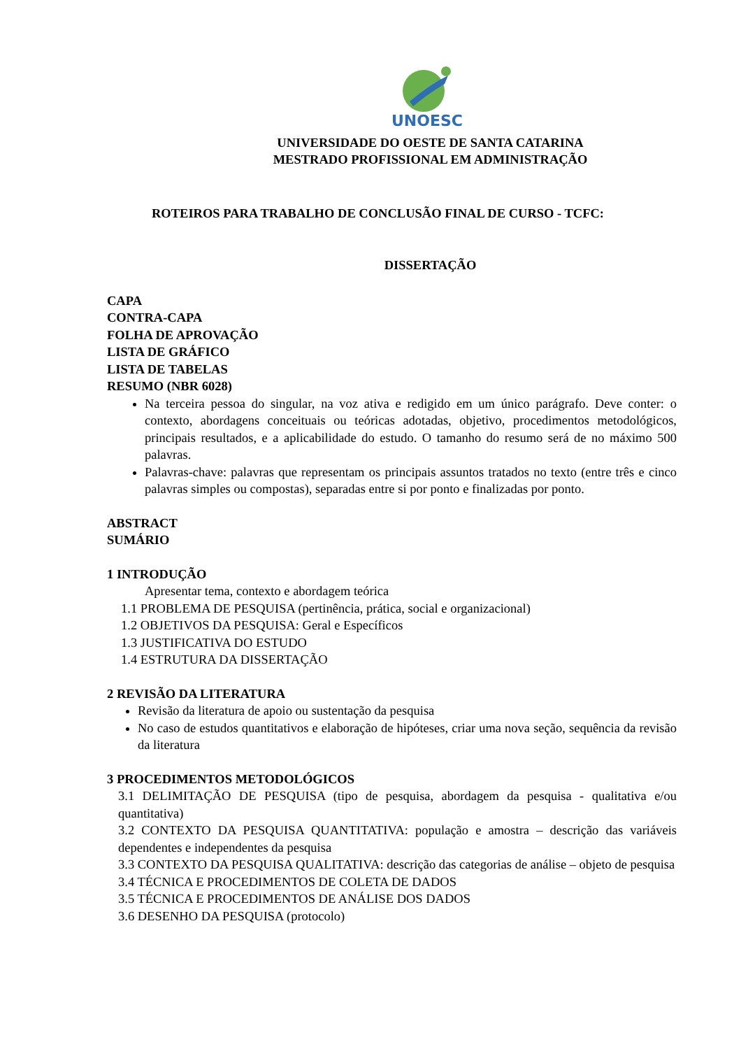UNOESC
UNIVERSIDADE DO OESTE DE SANTA CATARINA
MESTRADO PROFISSIONAL EM ADMINISTRAÇÃO
ROTEIROS PARA TRABALHO DE CONCLUSÃO FINAL DE CURSO - TCFC:
DISSERTAÇÃO
CAPA
CONTRA-CAPA
FOLHA DE APROVAÇÃO
LISTA DE GRÁFICO
LISTA DE TABELAS
RESUMO (NBR 6028)
Na terceira pessoa do singular, na voz ativa e redigido em um único parágrafo. Deve conter: o contexto, abordagens conceituais ou teóricas adotadas, objetivo, procedimentos metodológicos, principais resultados, e a aplicabilidade do estudo. O tamanho do resumo será de no máximo 500 palavras.
Palavras-chave: palavras que representam os principais assuntos tratados no texto (entre três e cinco palavras simples ou compostas), separadas entre si por ponto e finalizadas por ponto.
ABSTRACT
SUMÁRIO
1 INTRODUÇÃO
Apresentar tema, contexto e abordagem teórica
1.1 PROBLEMA DE PESQUISA (pertinência, prática, social e organizacional)
1.2 OBJETIVOS DA PESQUISA: Geral e Específicos
1.3 JUSTIFICATIVA DO ESTUDO
1.4 ESTRUTURA DA DISSERTAÇÃO
2 REVISÃO DA LITERATURA
Revisão da literatura de apoio ou sustentação da pesquisa
No caso de estudos quantitativos e elaboração de hipóteses, criar uma nova seção, sequência da revisão da literatura
3 PROCEDIMENTOS METODOLÓGICOS
3.1 DELIMITAÇÃO DE PESQUISA (tipo de pesquisa, abordagem da pesquisa - qualitativa e/ou quantitativa)
3.2 CONTEXTO DA PESQUISA QUANTITATIVA: população e amostra – descrição das variáveis dependentes e independentes da pesquisa
3.3 CONTEXTO DA PESQUISA QUALITATIVA: descrição das categorias de análise – objeto de pesquisa
3.4 TÉCNICA E PROCEDIMENTOS DE COLETA DE DADOS
3.5 TÉCNICA E PROCEDIMENTOS DE ANÁLISE DOS DADOS
3.6 DESENHO DA PESQUISA (protocolo)